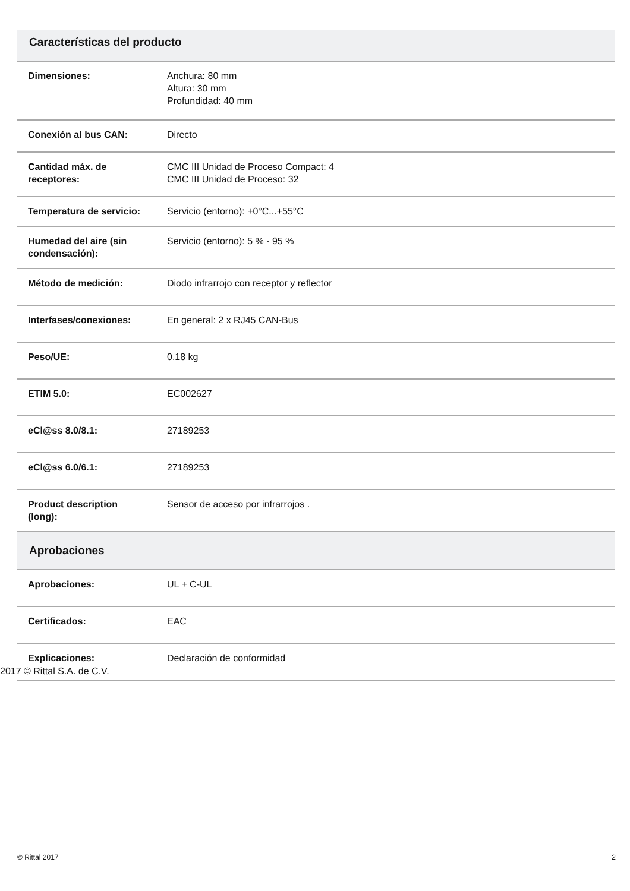Características del producto
| Dimensiones: | Anchura: 80 mm Altura: 30 mm Profundidad: 40 mm |
| Conexión al bus CAN: | Directo |
| Cantidad máx. de receptores: | CMC III Unidad de Proceso Compact: 4 CMC III Unidad de Proceso: 32 |
| Temperatura de servicio: | Servicio (entorno): +0°C...+55°C |
| Humedad del aire (sin condensación): | Servicio (entorno): 5 % - 95 % |
| Método de medición: | Diodo infrarrojo con receptor y reflector |
| Interfases/conexiones: | En general: 2 x RJ45 CAN-Bus |
| Peso/UE: | 0.18 kg |
| ETIM 5.0: | EC002627 |
| eCl@ss 8.0/8.1: | 27189253 |
| eCl@ss 6.0/6.1: | 27189253 |
| Product description (long): | Sensor de acceso por infrarrojos . |
Aprobaciones
| Aprobaciones: | UL + C-UL |
| Certificados: | EAC |
| Explicaciones: | Declaración de conformidad |
2017 © Rittal S.A. de C.V.
© Rittal 2017 2